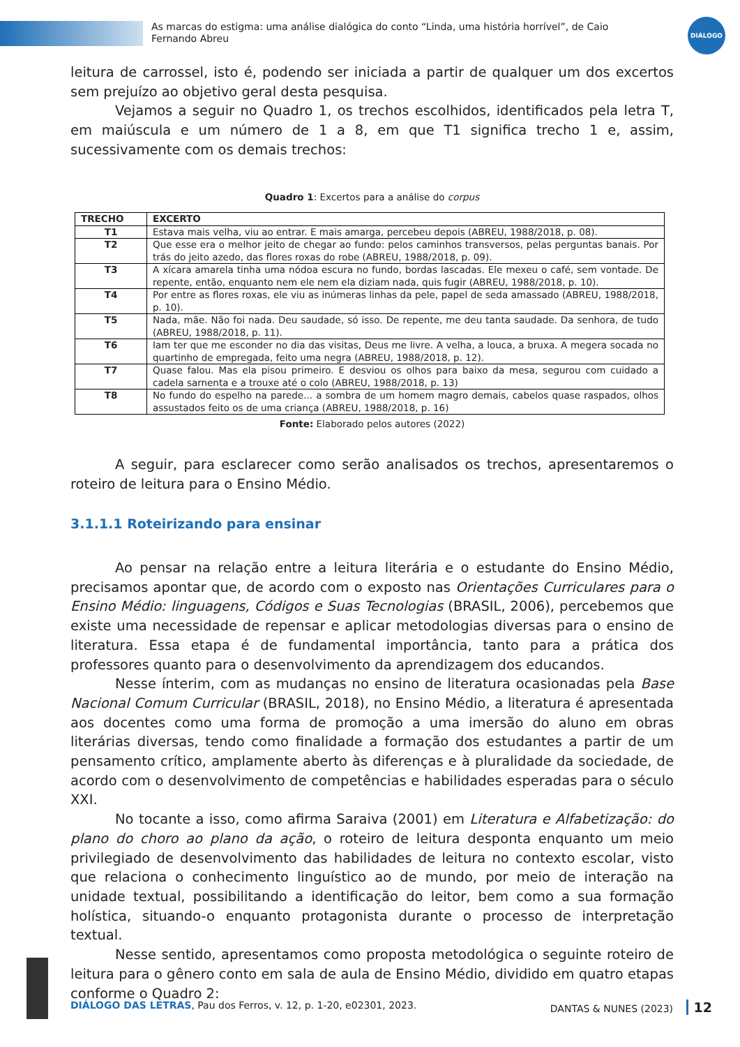As marcas do estigma: uma análise dialógica do conto “Linda, uma história horrível”, de Caio Fernando Abreu
DIÁLOGO
leitura de carrossel, isto é, podendo ser iniciada a partir de qualquer um dos excertos sem prejuízo ao objetivo geral desta pesquisa.
Vejamos a seguir no Quadro 1, os trechos escolhidos, identificados pela letra T, em maiúscula e um número de 1 a 8, em que T1 significa trecho 1 e, assim, sucessivamente com os demais trechos:
Quadro 1: Excertos para a análise do corpus
| TRECHO | EXCERTO |
| --- | --- |
| T1 | Estava mais velha, viu ao entrar. E mais amarga, percebeu depois (ABREU, 1988/2018, p. 08). |
| T2 | Que esse era o melhor jeito de chegar ao fundo: pelos caminhos transversos, pelas perguntas banais. Por trás do jeito azedo, das flores roxas do robe (ABREU, 1988/2018, p. 09). |
| T3 | A xícara amarela tinha uma nódoa escura no fundo, bordas lascadas. Ele mexeu o café, sem vontade. De repente, então, enquanto nem ele nem ela diziam nada, quis fugir (ABREU, 1988/2018, p. 10). |
| T4 | Por entre as flores roxas, ele viu as inúmeras linhas da pele, papel de seda amassado (ABREU, 1988/2018, p. 10). |
| T5 | Nada, mãe. Não foi nada. Deu saudade, só isso. De repente, me deu tanta saudade. Da senhora, de tudo (ABREU, 1988/2018, p. 11). |
| T6 | Iam ter que me esconder no dia das visitas, Deus me livre. A velha, a louca, a bruxa. A megera socada no quartinho de empregada, feito uma negra (ABREU, 1988/2018, p. 12). |
| T7 | Quase falou. Mas ela pisou primeiro. E desviou os olhos para baixo da mesa, segurou com cuidado a cadela sarnenta e a trouxe até o colo (ABREU, 1988/2018, p. 13) |
| T8 | No fundo do espelho na parede... a sombra de um homem magro demais, cabelos quase raspados, olhos assustados feito os de uma criança (ABREU, 1988/2018, p. 16) |
Fonte: Elaborado pelos autores (2022)
A seguir, para esclarecer como serão analisados os trechos, apresentaremos o roteiro de leitura para o Ensino Médio.
3.1.1.1 Roteirizando para ensinar
Ao pensar na relação entre a leitura literária e o estudante do Ensino Médio, precisamos apontar que, de acordo com o exposto nas Orientações Curriculares para o Ensino Médio: linguagens, Códigos e Suas Tecnologias (BRASIL, 2006), percebemos que existe uma necessidade de repensar e aplicar metodologias diversas para o ensino de literatura. Essa etapa é de fundamental importância, tanto para a prática dos professores quanto para o desenvolvimento da aprendizagem dos educandos.
Nesse ínterim, com as mudanças no ensino de literatura ocasionadas pela Base Nacional Comum Curricular (BRASIL, 2018), no Ensino Médio, a literatura é apresentada aos docentes como uma forma de promoção a uma imersão do aluno em obras literárias diversas, tendo como finalidade a formação dos estudantes a partir de um pensamento crítico, amplamente aberto às diferenças e à pluralidade da sociedade, de acordo com o desenvolvimento de competências e habilidades esperadas para o século XXI.
No tocante a isso, como afirma Saraiva (2001) em Literatura e Alfabetização: do plano do choro ao plano da ação, o roteiro de leitura desponta enquanto um meio privilegiado de desenvolvimento das habilidades de leitura no contexto escolar, visto que relaciona o conhecimento linguístico ao de mundo, por meio de interação na unidade textual, possibilitando a identificação do leitor, bem como a sua formação holística, situando-o enquanto protagonista durante o processo de interpretação textual.
Nesse sentido, apresentamos como proposta metodológica o seguinte roteiro de leitura para o gênero conto em sala de aula de Ensino Médio, dividido em quatro etapas conforme o Quadro 2:
DIÁLOGO DAS LETRAS, Pau dos Ferros, v. 12, p. 1-20, e02301, 2023. DANTAS & NUNES (2023) 12